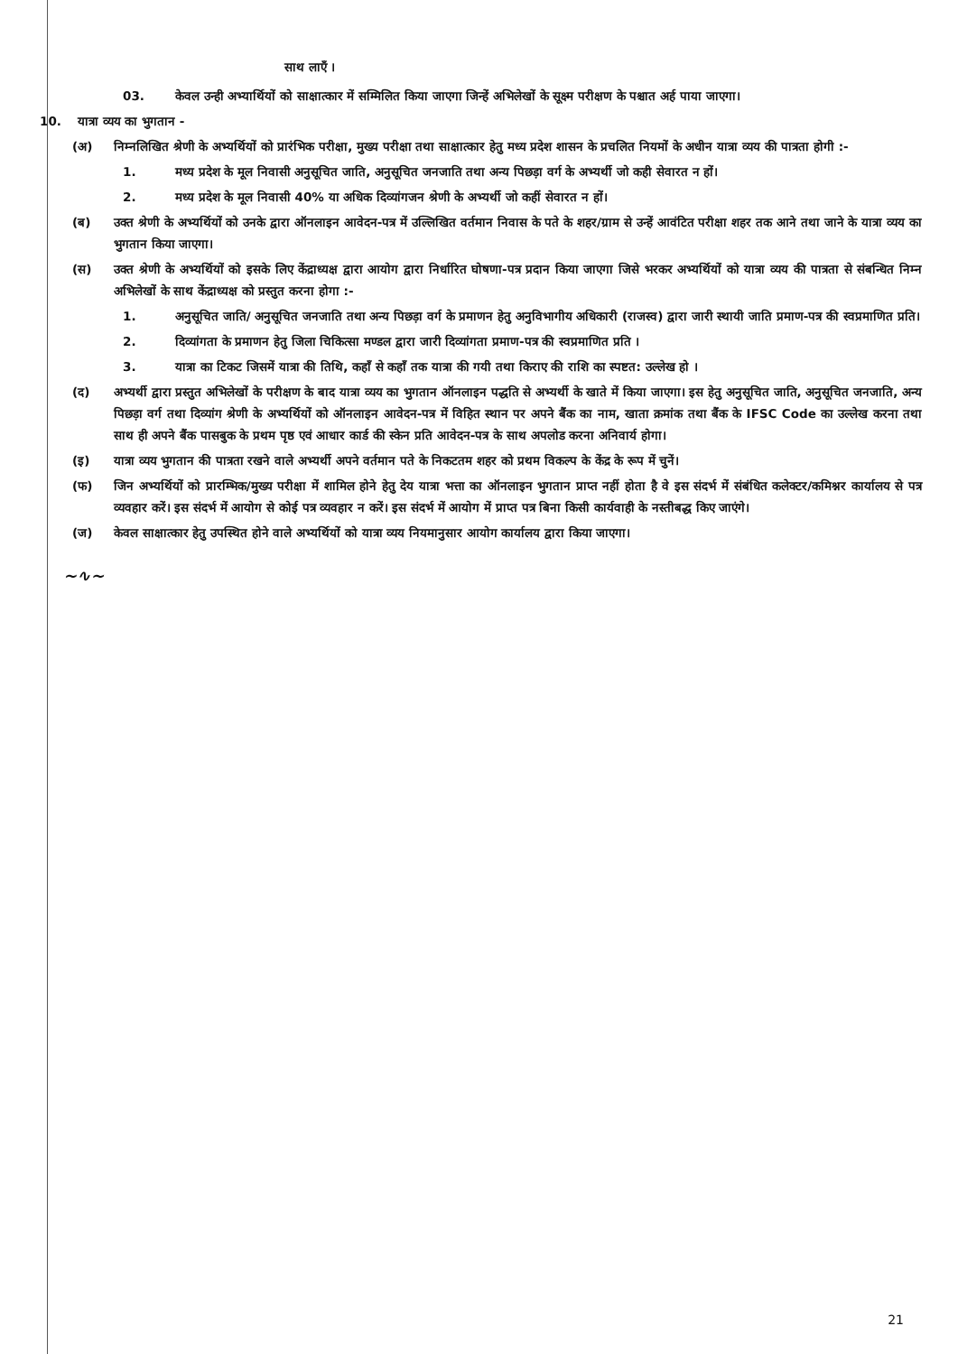साथ लाएँ ।
03. केवल उन्ही अभ्यार्थियों को साक्षात्कार में सम्मिलित किया जाएगा जिन्हें अभिलेखों के सूक्ष्म परीक्षण के पश्चात अर्ह पाया जाएगा।
10. यात्रा व्यय का भुगतान -
(अ) निम्नलिखित श्रेणी के अभ्यर्थियों को प्रारंभिक परीक्षा, मुख्य परीक्षा तथा साक्षात्कार हेतु मध्य प्रदेश शासन के प्रचलित नियमों के अधीन यात्रा व्यय की पात्रता होगी :-
1. मध्य प्रदेश के मूल निवासी अनुसूचित जाति, अनुसूचित जनजाति तथा अन्य पिछड़ा वर्ग के अभ्यर्थी जो कही सेवारत न हों।
2. मध्य प्रदेश के मूल निवासी 40% या अधिक दिव्यांगजन श्रेणी के अभ्यर्थी जो कहीं सेवारत न हों।
(ब) उक्त श्रेणी के अभ्यर्थियों को उनके द्वारा ऑनलाइन आवेदन-पत्र में उल्लिखित वर्तमान निवास के पते के शहर/ग्राम से उन्हें आवंटित परीक्षा शहर तक आने तथा जाने के यात्रा व्यय का भुगतान किया जाएगा।
(स) उक्त श्रेणी के अभ्यर्थियों को इसके लिए केंद्राध्यक्ष द्वारा आयोग द्वारा निर्धारित घोषणा-पत्र प्रदान किया जाएगा जिसे भरकर अभ्यर्थियों को यात्रा व्यय की पात्रता से संबन्धित निम्न अभिलेखों के साथ केंद्राध्यक्ष को प्रस्तुत करना होगा :-
1. अनुसूचित जाति/ अनुसूचित जनजाति तथा अन्य पिछड़ा वर्ग के प्रमाणन हेतु अनुविभागीय अधिकारी (राजस्व) द्वारा जारी स्थायी जाति प्रमाण-पत्र की स्वप्रमाणित प्रति।
2. दिव्यांगता के प्रमाणन हेतु जिला चिकित्सा मण्डल द्वारा जारी दिव्यांगता प्रमाण-पत्र की स्वप्रमाणित प्रति ।
3. यात्रा का टिकट जिसमें यात्रा की तिथि, कहाँ से कहाँ तक यात्रा की गयी तथा किराए की राशि का स्पष्टत: उल्लेख हो ।
(द) अभ्यर्थी द्वारा प्रस्तुत अभिलेखों के परीक्षण के बाद यात्रा व्यय का भुगतान ऑनलाइन पद्धति से अभ्यर्थी के खाते में किया जाएगा। इस हेतु अनुसूचित जाति, अनुसूचित जनजाति, अन्य पिछड़ा वर्ग तथा दिव्यांग श्रेणी के अभ्यर्थियों को ऑनलाइन आवेदन-पत्र में विहित स्थान पर अपने बैंक का नाम, खाता क्रमांक तथा बैंक के IFSC Code का उल्लेख करना तथा साथ ही अपने बैंक पासबुक के प्रथम पृष्ठ एवं आधार कार्ड की स्केन प्रति आवेदन-पत्र के साथ अपलोड करना अनिवार्य होगा।
(इ) यात्रा व्यय भुगतान की पात्रता रखने वाले अभ्यर्थी अपने वर्तमान पते के निकटतम शहर को प्रथम विकल्प के केंद्र के रूप में चुनें।
(फ) जिन अभ्यर्थियों को प्रारम्भिक/मुख्य परीक्षा में शामिल होने हेतु देय यात्रा भत्ता का ऑनलाइन भुगतान प्राप्त नहीं होता है वे इस संदर्भ में संबंधित कलेक्टर/कमिश्नर कार्यालय से पत्र व्यवहार करें। इस संदर्भ में आयोग से कोई पत्र व्यवहार न करें। इस संदर्भ में आयोग में प्राप्त पत्र बिना किसी कार्यवाही के नस्तीबद्ध किए जाएंगे।
(ज) केवल साक्षात्कार हेतु उपस्थित होने वाले अभ्यर्थियों को यात्रा व्यय नियमानुसार आयोग कार्यालय द्वारा किया जाएगा।
~∿~
21